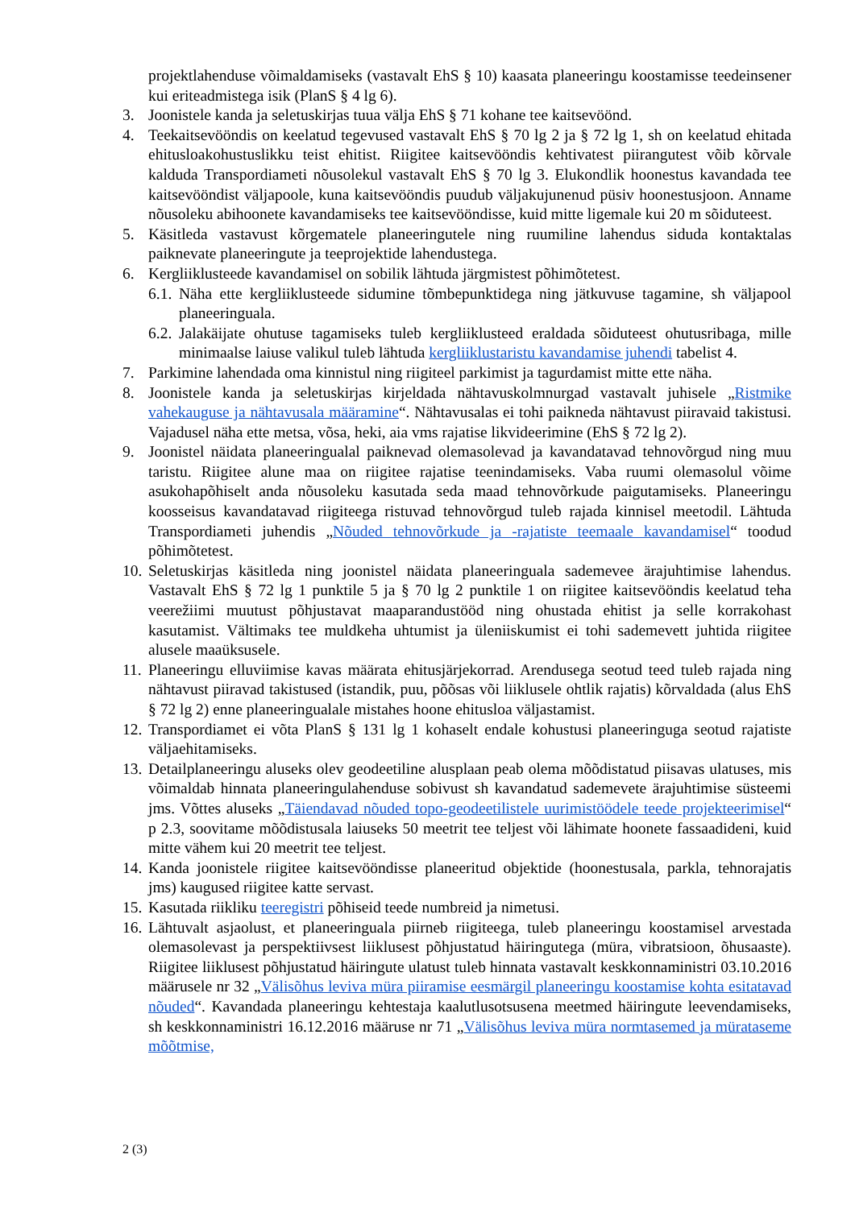projektlahenduse võimaldamiseks (vastavalt EhS § 10) kaasata planeeringu koostamisse teedeinsener kui eriteadmistega isik (PlanS § 4 lg 6).
3. Joonistele kanda ja seletuskirjas tuua välja EhS § 71 kohane tee kaitsevöönd.
4. Teekaitsevööndis on keelatud tegevused vastavalt EhS § 70 lg 2 ja § 72 lg 1, sh on keelatud ehitada ehitusloakohustuslikku teist ehitist. Riigitee kaitsevööndis kehtivatest piirangutest võib kõrvale kalduda Transpordiameti nõusolekul vastavalt EhS § 70 lg 3. Elukondlik hoonestus kavandada tee kaitsevööndist väljapoole, kuna kaitsevööndis puudub väljakujunenud püsiv hoonestusjoon. Anname nõusoleku abihoonete kavandamiseks tee kaitsevööndisse, kuid mitte ligemale kui 20 m sõiduteest.
5. Käsitleda vastavust kõrgematele planeeringutele ning ruumiline lahendus siduda kontaktalas paiknevate planeeringute ja teeprojektide lahendustega.
6. Kergliiklusteede kavandamisel on sobilik lähtuda järgmistest põhimõtetest.
6.1.
Näha ette kergliiklusteede sidumine tõmbepunktidega ning jätkuvuse tagamine, sh väljapool planeeringuala.
6.2.
Jalakäijate ohutuse tagamiseks tuleb kergliiklusteed eraldada sõiduteest ohutusribaga, mille minimaalse laiuse valikul tuleb lähtuda kergliiklustaristu kavandamise juhendi tabelist 4.
7. Parkimine lahendada oma kinnistul ning riigiteel parkimist ja tagurdamist mitte ette näha.
8. Joonistele kanda ja seletuskirjas kirjeldada nähtavuskolmnurgad vastavalt juhisele „Ristmike vahekauguse ja nähtavusala määramine“. Nähtavusalas ei tohi paikneda nähtavust piiravaid takistusi. Vajadusel näha ette metsa, võsa, heki, aia vms rajatise likvideerimine (EhS § 72 lg 2).
9. Joonistel näidata planeeringualal paiknevad olemasolevad ja kavandatavad tehnovõrgud ning muu taristu. Riigitee alune maa on riigitee rajatise teenindamiseks. Vaba ruumi olemasolul võime asukohapõhiselt anda nõusoleku kasutada seda maad tehnovõrkude paigutamiseks. Planeeringu koosseisus kavandatavad riigiteega ristuvad tehnovõrgud tuleb rajada kinnisel meetodil. Lähtuda Transpordiameti juhendis „Nõuded tehnovõrkude ja -rajatiste teemaale kavandamisel“ toodud põhimõtetest.
10.
Seletuskirjas käsitleda ning joonistel näidata planeeringuala sademevee ärajuhtimise lahendus. Vastavalt EhS § 72 lg 1 punktile 5 ja § 70 lg 2 punktile 1 on riigitee kaitsevööndis keelatud teha veerežiimi muutust põhjustavat maaparandustööd ning ohustada ehitist ja selle korrakohast kasutamist. Vältimaks tee muldkeha uhtumist ja üleniiskumist ei tohi sademevett juhtida riigitee alusele maaüksusele.
11.
Planeeringu elluviimise kavas määrata ehitusjärjekorrad. Arendusega seotud teed tuleb rajada ning nähtavust piiravad takistused (istandik, puu, põõsas või liiklusele ohtlik rajatis) kõrvaldada (alus EhS § 72 lg 2) enne planeeringualale mistahes hoone ehitusloa väljastamist.
12.
Transpordiamet ei võta PlanS § 131 lg 1 kohaselt endale kohustusi planeeringuga seotud rajatiste väljaehitamiseks.
13.
Detailplaneeringu aluseks olev geodeetiline alusplaan peab olema mõõdistatud piisavas ulatuses, mis võimaldab hinnata planeeringulahenduse sobivust sh kavandatud sademevete ärajuhtimise süsteemi jms. Võttes aluseks „Täiendavad nõuded topo-geodeetilistele uurimistöödele teede projekteerimisel“ p 2.3, soovitame mõõdistusala laiuseks 50 meetrit tee teljest või lähimate hoonete fassaadideni, kuid mitte vähem kui 20 meetrit tee teljest.
14.
Kanda joonistele riigitee kaitsevööndisse planeeritud objektide (hoonestusala, parkla, tehnorajatis jms) kaugused riigitee katte servast.
15.
Kasutada riikliku teeregistri põhiseid teede numbreid ja nimetusi.
16.
Lähtuvalt asjaolust, et planeeringuala piirneb riigiteega, tuleb planeeringu koostamisel arvestada olemasolevast ja perspektiivsest liiklusest põhjustatud häiringutega (müra, vibratsioon, õhusaaste). Riigitee liiklusest põhjustatud häiringute ulatust tuleb hinnata vastavalt keskkonnaministri 03.10.2016 määrusele nr 32 „Välisõhus leviva müra piiramise eesmärgil planeeringu koostamise kohta esitatavad nõuded“. Kavandada planeeringu kehtestaja kaalutlusotsusena meetmed häiringute leevendamiseks, sh keskkonnaministri 16.12.2016 määruse nr 71 „Välisõhus leviva müra normtasemed ja mürataseme mõõtmise,
2 (3)